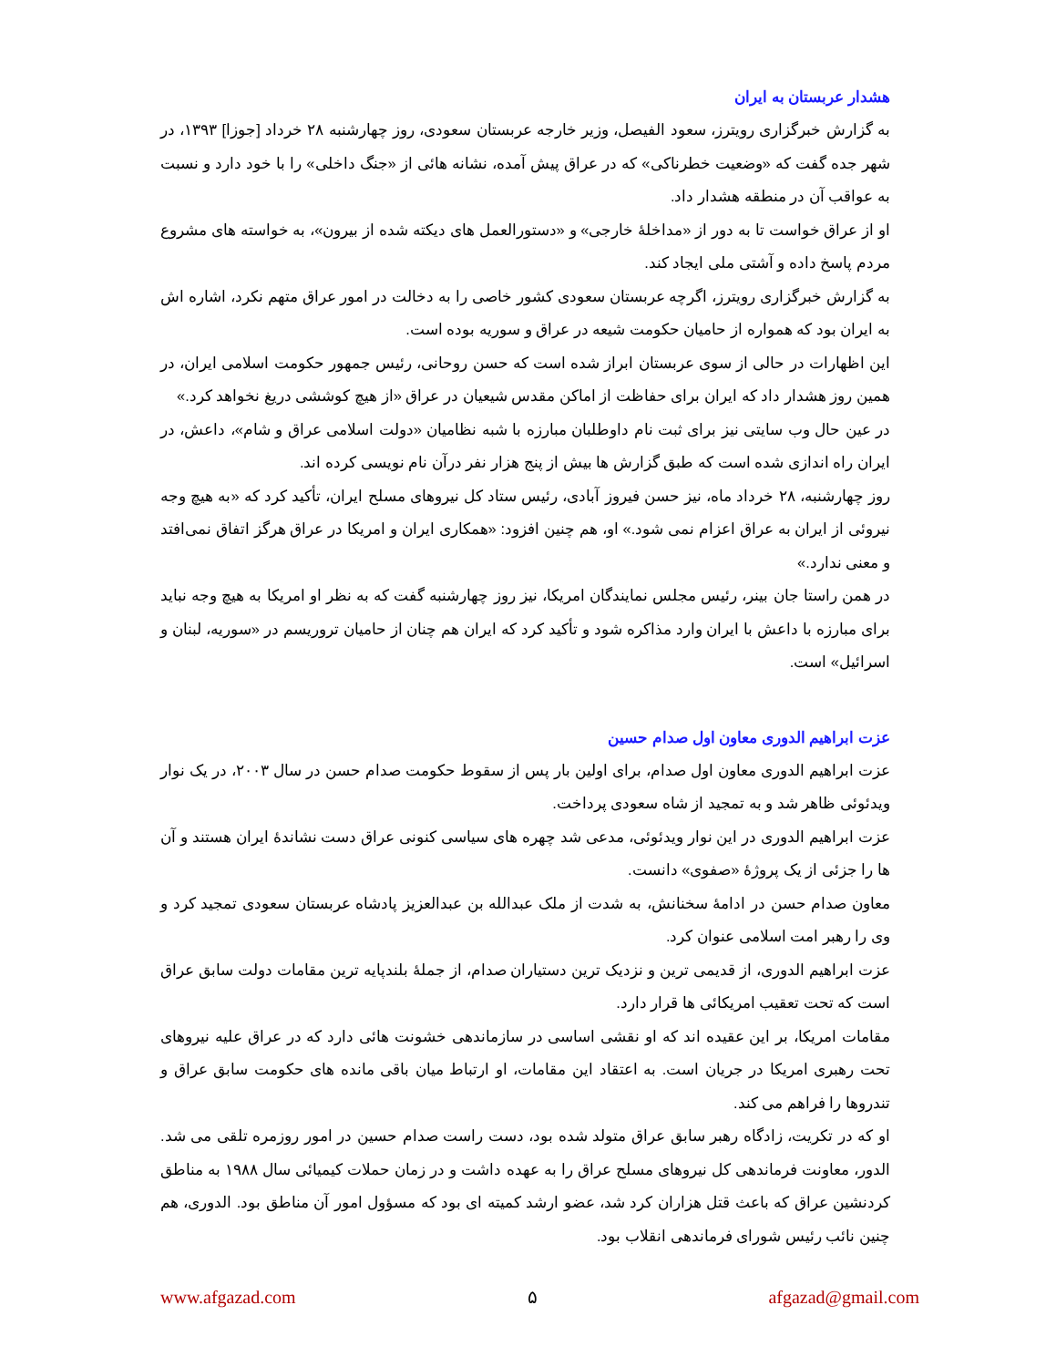هشدار عربستان به ایران
به گزارش خبرگزاری رویترز، سعود الفیصل، وزیر خارجه عربستان سعودی، روز چهارشنبه ۲۸ خرداد [جوزا] ۱۳۹۳، در شهر جده گفت که «وضعیت خطرناکی» که در عراق پیش آمده، نشانه هائی از «جنگ داخلی» را با خود دارد و نسبت به عواقب آن در منطقه هشدار داد.
او از عراق خواست تا به دور از «مداخلهٔ خارجی» و «دستورالعمل های دیکته شده از بیرون»، به خواسته های مشروع مردم پاسخ داده و آشتی ملی ایجاد کند.
به گزارش خبرگزاری رویترز، اگرچه عربستان سعودی کشور خاصی را به دخالت در امور عراق متهم نکرد، اشاره اش به ایران بود که همواره از حامیان حکومت شیعه در عراق و سوریه بوده است.
این اظهارات در حالی از سوی عربستان ابراز شده است که حسن روحانی، رئیس جمهور حکومت اسلامی ایران، در همین روز هشدار داد که ایران برای حفاظت از اماکن مقدس شیعیان در عراق «از هیچ کوششی دریغ نخواهد کرد.»
در عین حال وب سایتی نیز برای ثبت نام داوطلبان مبارزه با شبه نظامیان «دولت اسلامی عراق و شام»، داعش، در ایران راه اندازی شده است که طبق گزارش ها بیش از پنج هزار نفر درآن نام نویسی کرده اند.
روز چهارشنبه، ۲۸ خرداد ماه، نیز حسن فیروز آبادی، رئیس ستاد کل نیروهای مسلح ایران، تأکید کرد که «به هیچ وجه نیروئی از ایران به عراق اعزام نمی شود.» او، هم چنین افزود: «همکاری ایران و امریکا در عراق هرگز اتفاق نمی‌افتد و معنی ندارد.»
در همن راستا جان بینر، رئیس مجلس نمایندگان امریکا، نیز روز چهارشنبه گفت که به نظر او امریکا به هیچ وجه نباید برای مبارزه با داعش با ایران وارد مذاکره شود و تأکید کرد که ایران هم چنان از حامیان تروریسم در «سوریه، لبنان و اسرائیل» است.
عزت ابراهیم الدوری معاون اول صدام حسین
عزت ابراهیم الدوری معاون اول صدام، برای اولین بار پس از سقوط حکومت صدام حسن در سال ۲۰۰۳، در یک نوار ویدئوئی ظاهر شد و به تمجید از شاه سعودی پرداخت.
عزت ابراهیم الدوری در این نوار ویدئوئی، مدعی شد چهره های سیاسی کنونی عراق دست نشاندهٔ ایران هستند و آن ها را جزئی از یک پروژهٔ «صفوی» دانست.
معاون صدام حسن در ادامهٔ سخنانش، به شدت از ملک عبدالله بن عبدالعزیز پادشاه عربستان سعودی تمجید کرد و وی را رهبر امت اسلامی عنوان کرد.
عزت ابراهیم الدوری، از قدیمی ترین و نزدیک ترین دستیاران صدام، از جملهٔ بلندپایه ترین مقامات دولت سابق عراق است که تحت تعقیب امریکائی ها قرار دارد.
مقامات امریکا، بر این عقیده اند که او نقشی اساسی در سازماندهی خشونت هائی دارد که در عراق علیه نیروهای تحت رهبری امریکا در جریان است. به اعتقاد این مقامات، او ارتباط میان باقی مانده های حکومت سابق عراق و تندروها را فراهم می کند.
او که در تکریت، زادگاه رهبر سابق عراق متولد شده بود، دست راست صدام حسین در امور روزمره تلقی می شد. الدور، معاونت فرماندهی کل نیروهای مسلح عراق را به عهده داشت و در زمان حملات کیمیائی سال ۱۹۸۸ به مناطق کردنشین عراق که باعث قتل هزاران کرد شد، عضو ارشد کمیته ای بود که مسؤول امور آن مناطق بود. الدوری، هم چنین نائب رئیس شورای فرماندهی انقلاب بود.
www.afgazad.com ۵ afgazad@gmail.com